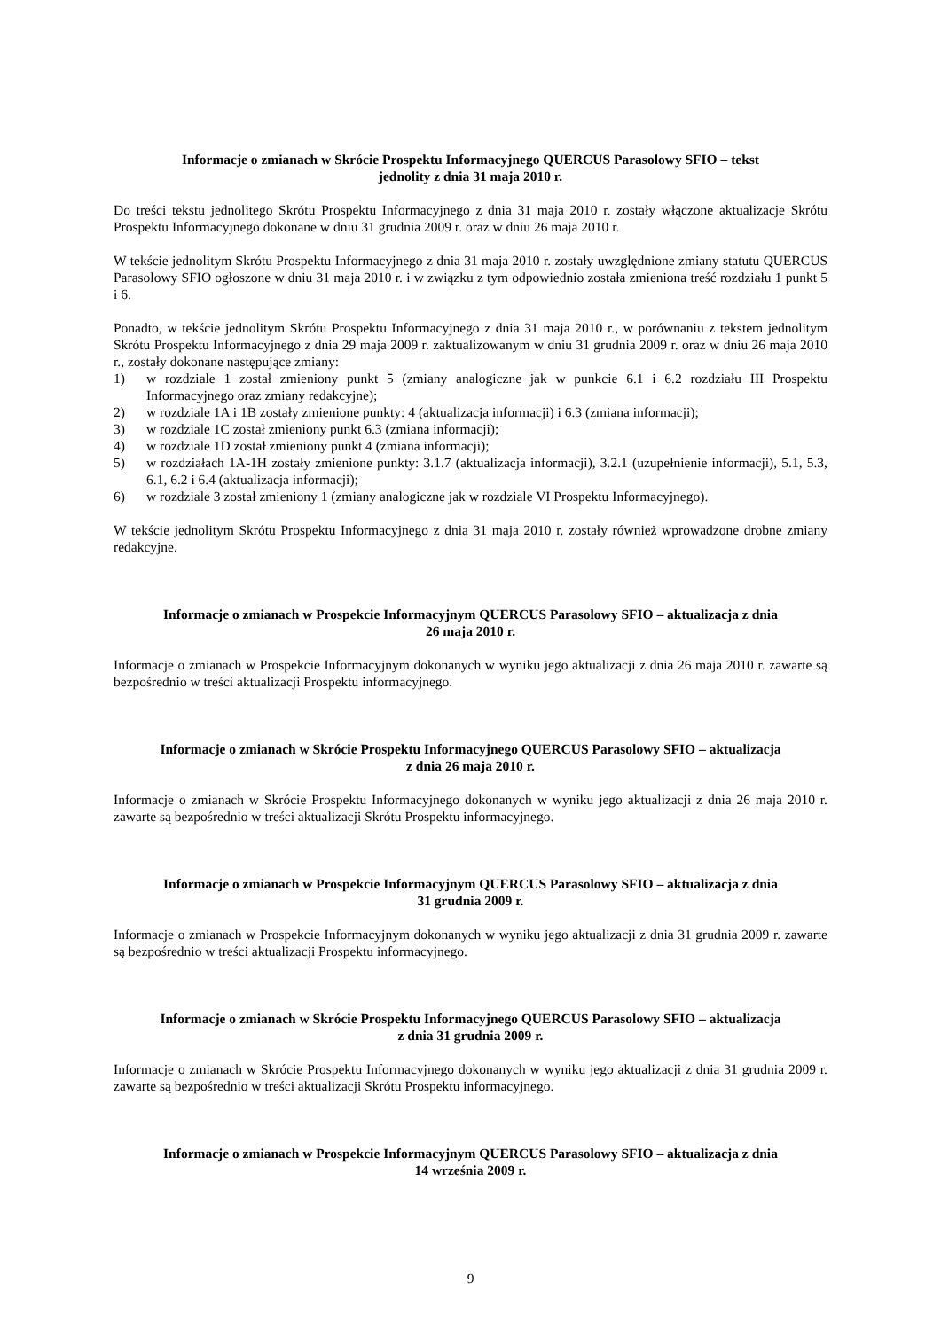Informacje o zmianach w Skrócie Prospektu Informacyjnego QUERCUS Parasolowy SFIO – tekst
jednolity z dnia 31 maja 2010 r.
Do treści tekstu jednolitego Skrótu Prospektu Informacyjnego z dnia 31 maja 2010 r. zostały włączone aktualizacje Skrótu Prospektu Informacyjnego dokonane w dniu 31 grudnia 2009 r. oraz w dniu 26 maja 2010 r.
W tekście jednolitym Skrótu Prospektu Informacyjnego z dnia 31 maja 2010 r. zostały uwzględnione zmiany statutu QUERCUS Parasolowy SFIO ogłoszone w dniu 31 maja 2010 r. i w związku z tym odpowiednio została zmieniona treść rozdziału 1 punkt 5 i 6.
Ponadto, w tekście jednolitym Skrótu Prospektu Informacyjnego z dnia 31 maja 2010 r., w porównaniu z tekstem jednolitym Skrótu Prospektu Informacyjnego z dnia 29 maja 2009 r. zaktualizowanym w dniu 31 grudnia 2009 r. oraz w dniu 26 maja 2010 r., zostały dokonane następujące zmiany:
1) w rozdziale 1 został zmieniony punkt 5 (zmiany analogiczne jak w punkcie 6.1 i 6.2 rozdziału III Prospektu Informacyjnego oraz zmiany redakcyjne);
2) w rozdziale 1A i 1B zostały zmienione punkty: 4 (aktualizacja informacji) i 6.3 (zmiana informacji);
3) w rozdziale 1C został zmieniony punkt 6.3 (zmiana informacji);
4) w rozdziale 1D został zmieniony punkt 4 (zmiana informacji);
5) w rozdziałach 1A-1H zostały zmienione punkty: 3.1.7 (aktualizacja informacji), 3.2.1 (uzupełnienie informacji), 5.1, 5.3, 6.1, 6.2 i 6.4 (aktualizacja informacji);
6) w rozdziale 3 został zmieniony 1 (zmiany analogiczne jak w rozdziale VI Prospektu Informacyjnego).
W tekście jednolitym Skrótu Prospektu Informacyjnego z dnia 31 maja 2010 r. zostały również wprowadzone drobne zmiany redakcyjne.
Informacje o zmianach w Prospekcie Informacyjnym QUERCUS Parasolowy SFIO – aktualizacja z dnia
26 maja 2010 r.
Informacje o zmianach w Prospekcie Informacyjnym dokonanych w wyniku jego aktualizacji z dnia 26 maja 2010 r. zawarte są bezpośrednio w treści aktualizacji Prospektu informacyjnego.
Informacje o zmianach w Skrócie Prospektu Informacyjnego QUERCUS Parasolowy SFIO – aktualizacja
z dnia 26 maja 2010 r.
Informacje o zmianach w Skrócie Prospektu Informacyjnego dokonanych w wyniku jego aktualizacji z dnia 26 maja 2010 r. zawarte są bezpośrednio w treści aktualizacji Skrótu Prospektu informacyjnego.
Informacje o zmianach w Prospekcie Informacyjnym QUERCUS Parasolowy SFIO – aktualizacja z dnia
31 grudnia 2009 r.
Informacje o zmianach w Prospekcie Informacyjnym dokonanych w wyniku jego aktualizacji z dnia 31 grudnia 2009 r. zawarte są bezpośrednio w treści aktualizacji Prospektu informacyjnego.
Informacje o zmianach w Skrócie Prospektu Informacyjnego QUERCUS Parasolowy SFIO – aktualizacja
z dnia 31 grudnia 2009 r.
Informacje o zmianach w Skrócie Prospektu Informacyjnego dokonanych w wyniku jego aktualizacji z dnia 31 grudnia 2009 r. zawarte są bezpośrednio w treści aktualizacji Skrótu Prospektu informacyjnego.
Informacje o zmianach w Prospekcie Informacyjnym QUERCUS Parasolowy SFIO – aktualizacja z dnia
14 września 2009 r.
9